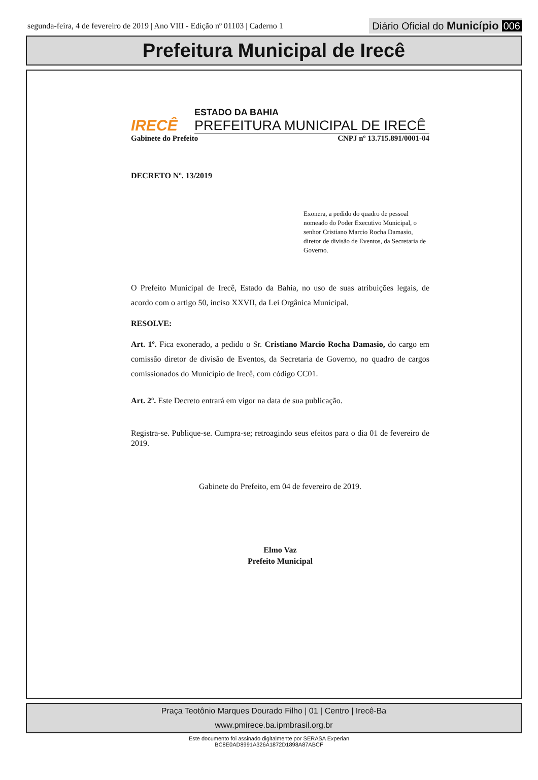segunda-feira, 4 de fevereiro de 2019 | Ano VIII - Edição nº 01103 | Caderno 1
Diário Oficial do Município 006
Prefeitura Municipal de Irecê
IRECÊ
ESTADO DA BAHIA
PREFEITURA MUNICIPAL DE IRECÊ
Gabinete do Prefeito CNPJ nº 13.715.891/0001-04
DECRETO Nº. 13/2019
Exonera, a pedido do quadro de pessoal nomeado do Poder Executivo Municipal, o senhor Cristiano Marcio Rocha Damasio, diretor de divisão de Eventos, da Secretaria de Governo.
O Prefeito Municipal de Irecê, Estado da Bahia, no uso de suas atribuições legais, de acordo com o artigo 50, inciso XXVII, da Lei Orgânica Municipal.
RESOLVE:
Art. 1º. Fica exonerado, a pedido o Sr. Cristiano Marcio Rocha Damasio, do cargo em comissão diretor de divisão de Eventos, da Secretaria de Governo, no quadro de cargos comissionados do Município de Irecê, com código CC01.
Art. 2º. Este Decreto entrará em vigor na data de sua publicação.
Registra-se. Publique-se. Cumpra-se; retroagindo seus efeitos para o dia 01 de fevereiro de 2019.
Gabinete do Prefeito, em 04 de fevereiro de 2019.
Elmo Vaz
Prefeito Municipal
Praça Teotônio Marques Dourado Filho | 01 | Centro | Irecê-Ba
www.pmirece.ba.ipmbrasil.org.br
Este documento foi assinado digitalmente por SERASA Experian
BC8E0AD8991A326A1872D1898A87ABCF